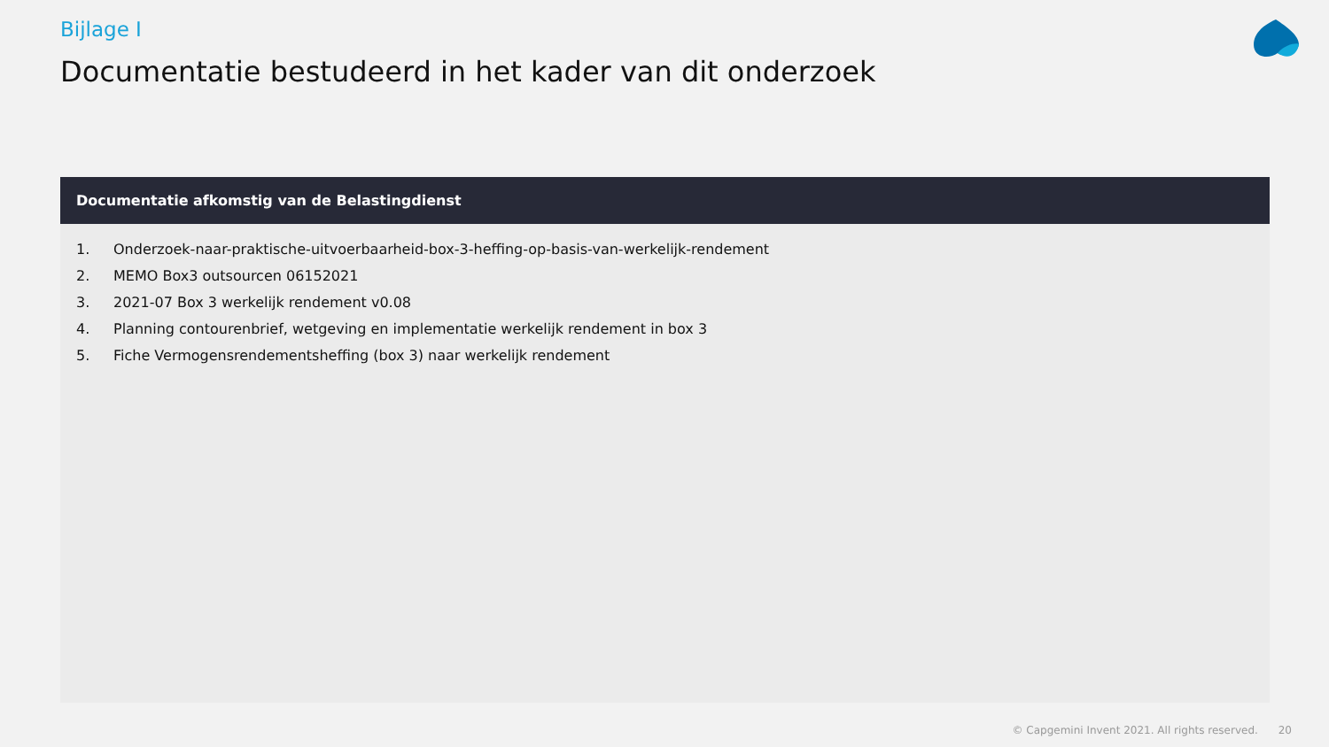Bijlage I
Documentatie bestudeerd in het kader van dit onderzoek
Documentatie afkomstig van de Belastingdienst
1. Onderzoek-naar-praktische-uitvoerbaarheid-box-3-heffing-op-basis-van-werkelijk-rendement
2. MEMO Box3 outsourcen 06152021
3. 2021-07 Box 3 werkelijk rendement v0.08
4. Planning contourenbrief, wetgeving en implementatie werkelijk rendement in box 3
5. Fiche Vermogensrendementsheffing (box 3) naar werkelijk rendement
© Capgemini Invent 2021. All rights reserved. 20